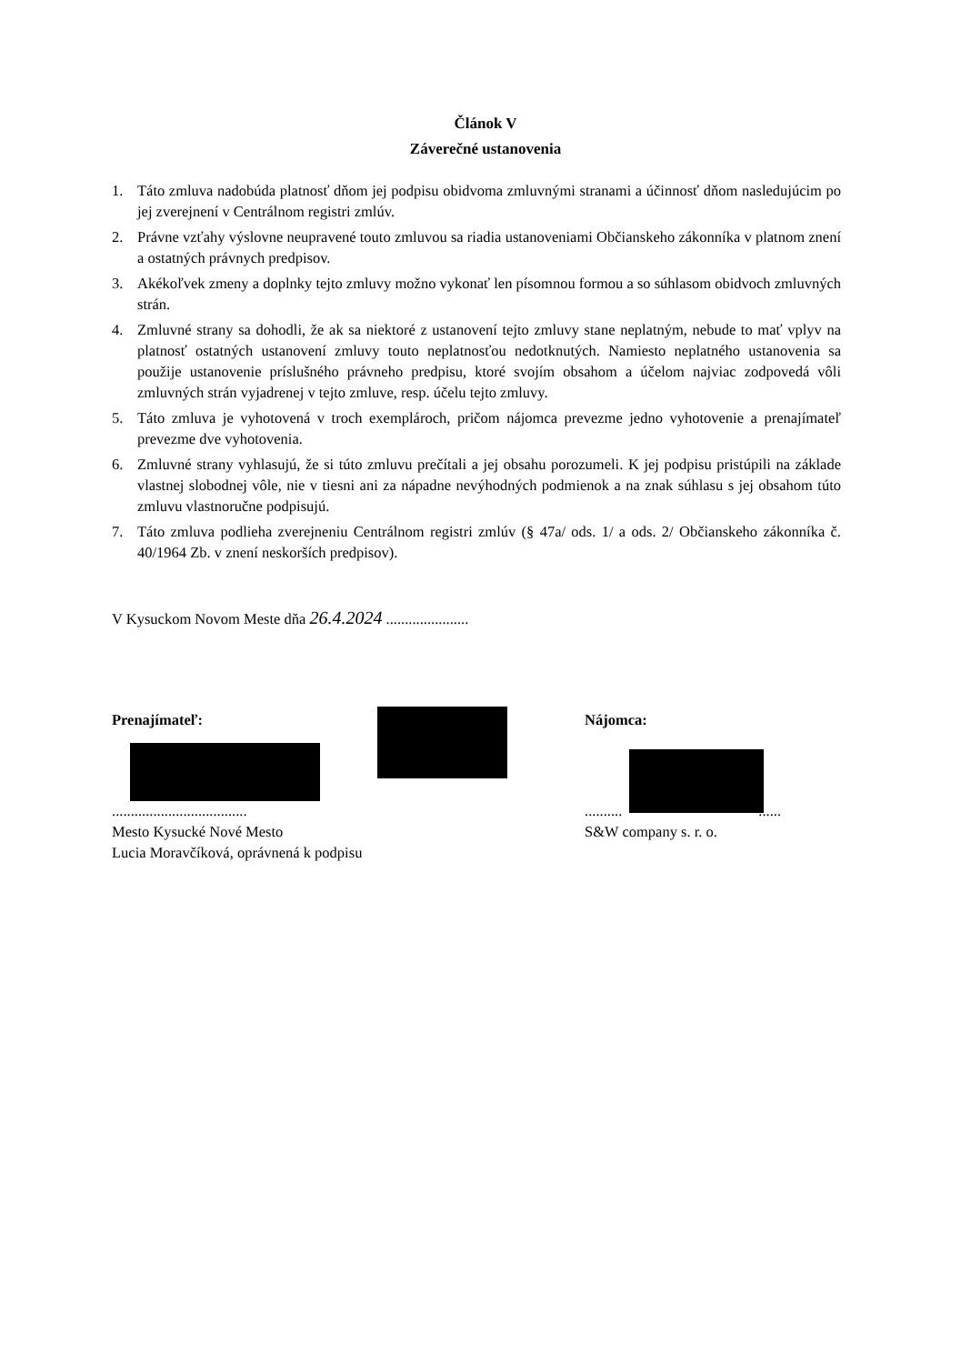Článok V
Záverečné ustanovenia
1. Táto zmluva nadobúda platnosť dňom jej podpisu obidvoma zmluvnými stranami a účinnosť dňom nasledujúcim po jej zverejnení v Centrálnom registri zmlúv.
2. Právne vzťahy výslovne neupravené touto zmluvou sa riadia ustanoveniami Občianskeho zákonníka v platnom znení a ostatných právnych predpisov.
3. Akékoľvek zmeny a doplnky tejto zmluvy možno vykonať len písomnou formou a so súhlasom obidvoch zmluvných strán.
4. Zmluvné strany sa dohodli, že ak sa niektoré z ustanovení tejto zmluvy stane neplatným, nebude to mať vplyv na platnosť ostatných ustanovení zmluvy touto neplatnosťou nedotknutých. Namiesto neplatného ustanovenia sa použije ustanovenie príslušného právneho predpisu, ktoré svojím obsahom a účelom najviac zodpovedá vôli zmluvných strán vyjadrenej v tejto zmluve, resp. účelu tejto zmluvy.
5. Táto zmluva je vyhotovená v troch exemplároch, pričom nájomca prevezme jedno vyhotovenie a prenajímateľ prevezme dve vyhotovenia.
6. Zmluvné strany vyhlasujú, že si túto zmluvu prečítali a jej obsahu porozumeli. K jej podpisu pristúpili na základe vlastnej slobodnej vôle, nie v tiesni ani za nápadne nevýhodných podmienok a na znak súhlasu s jej obsahom túto zmluvu vlastnoručne podpisujú.
7. Táto zmluva podlieha zverejneniu Centrálnom registri zmlúv (§ 47a/ ods. 1/ a ods. 2/ Občianskeho zákonníka č. 40/1964 Zb. v znení neskorších predpisov).
V Kysuckom Novom Meste dňa 26.4.2024 ......................
Prenajímateľ: Nájomca:
....................................
Mesto Kysucké Nové Mesto
Lucia Moravčíková, oprávnená k podpisu
.......... ......
S&W company s. r. o.